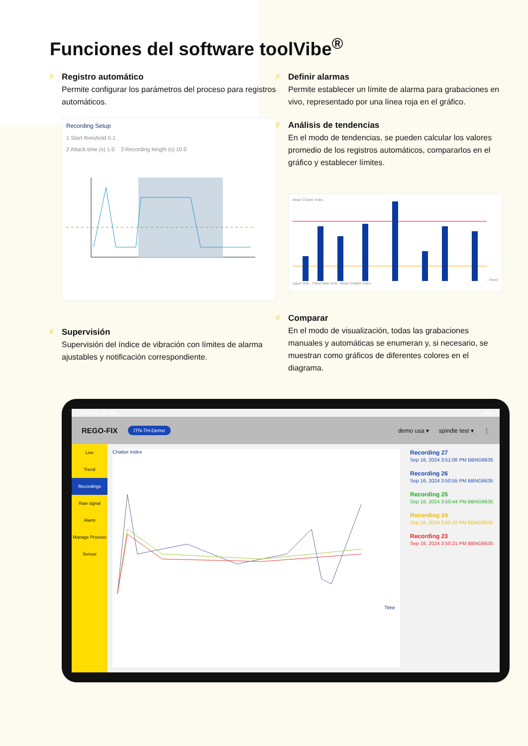Funciones del software toolVibe<sup>®</sup>
// Registro automático
Permite configurar los parámetros del proceso para registros automáticos.
Recording Setup
1 Start threshold 0.1
2 Attack time (s) 1.0 3 Recording length (s) 10.0
// Supervisión
Supervisión del índice de vibración con límites de alarma ajustables y notificación correspondiente.
// Definir alarmas
Permite establecer un límite de alarma para grabaciones en vivo, representado por una línea roja en el gráfico.
// Análisis de tendencias
En el modo de tendencias, se pueden calcular los valores promedio de los registros automáticos, compararlos en el gráfico y establecer límites.
Mean Chatter Index- Trend upper limit - Trend lower limit - Mean Chatter Index
// Comparar
En el modo de visualización, todas las grabaciones manuales y automáticas se enumeran y, si necesario, se muestran como gráficos de diferentes colores en el diagrama.
10:23 Mo., 28. Okt. 56%
REGO-FIX ITN-TH-Demo demo usa ▾ spindle test ▾ ⋮
Live
Trend
Recordings
Raw signal
Alarm
Manage Process
Sensor
Chatter index
Time
Recording 27
Sep 16, 2024 3:51:06 PM BBNG6635
Recording 26
Sep 16, 2024 3:50:55 PM BBNG6635
Recording 25
Sep 16, 2024 3:50:44 PM BBNG6635
Recording 24
Sep 16, 2024 3:50:32 PM BBNG6635
Recording 23
Sep 16, 2024 3:50:21 PM BBNG6635